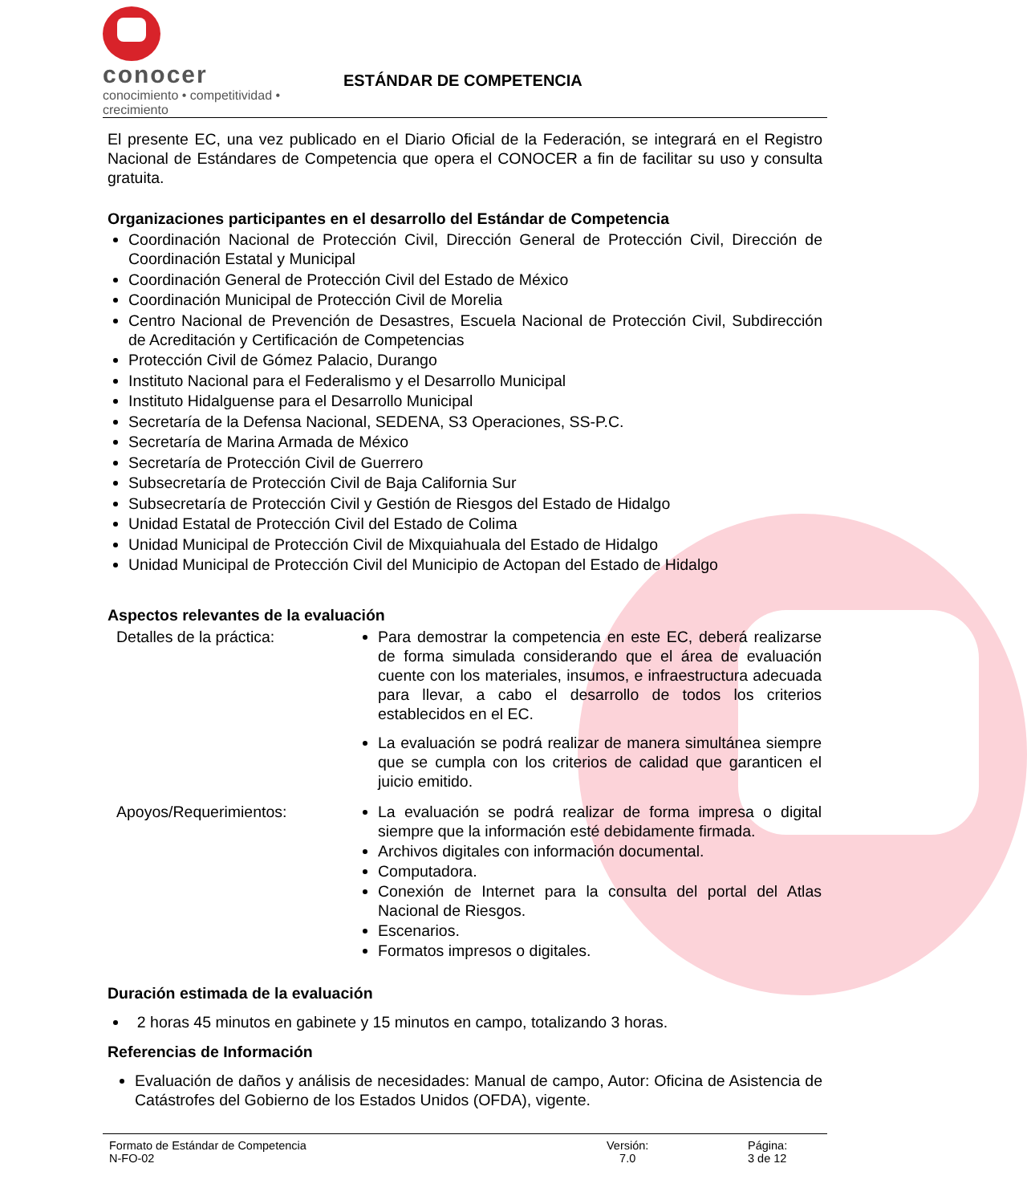conocer
conocimiento • competitividad • crecimiento
ESTÁNDAR DE COMPETENCIA
El presente EC, una vez publicado en el Diario Oficial de la Federación, se integrará en el Registro Nacional de Estándares de Competencia que opera el CONOCER a fin de facilitar su uso y consulta gratuita.
Organizaciones participantes en el desarrollo del Estándar de Competencia
Coordinación Nacional de Protección Civil, Dirección General de Protección Civil, Dirección de Coordinación Estatal y Municipal
Coordinación General de Protección Civil del Estado de México
Coordinación Municipal de Protección Civil de Morelia
Centro Nacional de Prevención de Desastres, Escuela Nacional de Protección Civil, Subdirección de Acreditación y Certificación de Competencias
Protección Civil de Gómez Palacio, Durango
Instituto Nacional para el Federalismo y el Desarrollo Municipal
Instituto Hidalguense para el Desarrollo Municipal
Secretaría de la Defensa Nacional, SEDENA, S3 Operaciones, SS-P.C.
Secretaría de Marina Armada de México
Secretaría de Protección Civil de Guerrero
Subsecretaría de Protección Civil de Baja California Sur
Subsecretaría de Protección Civil y Gestión de Riesgos del Estado de Hidalgo
Unidad Estatal de Protección Civil del Estado de Colima
Unidad Municipal de Protección Civil de Mixquiahuala del Estado de Hidalgo
Unidad Municipal de Protección Civil del Municipio de Actopan del Estado de Hidalgo
Aspectos relevantes de la evaluación
| Detalles de la práctica: | Para demostrar la competencia en este EC, deberá realizarse de forma simulada considerando que el área de evaluación cuente con los materiales, insumos, e infraestructura adecuada para llevar, a cabo el desarrollo de todos los criterios establecidos en el EC. La evaluación se podrá realizar de manera simultánea siempre que se cumpla con los criterios de calidad que garanticen el juicio emitido. |
| Apoyos/Requerimientos: | La evaluación se podrá realizar de forma impresa o digital siempre que la información esté debidamente firmada. Archivos digitales con información documental. Computadora. Conexión de Internet para la consulta del portal del Atlas Nacional de Riesgos. Escenarios. Formatos impresos o digitales. |
Duración estimada de la evaluación
2 horas 45 minutos en gabinete y 15 minutos en campo, totalizando 3 horas.
Referencias de Información
Evaluación de daños y análisis de necesidades: Manual de campo, Autor: Oficina de Asistencia de Catástrofes del Gobierno de los Estados Unidos (OFDA), vigente.
Formato de Estándar de Competencia
N-FO-02
Versión:
7.0
Página:
3 de 12